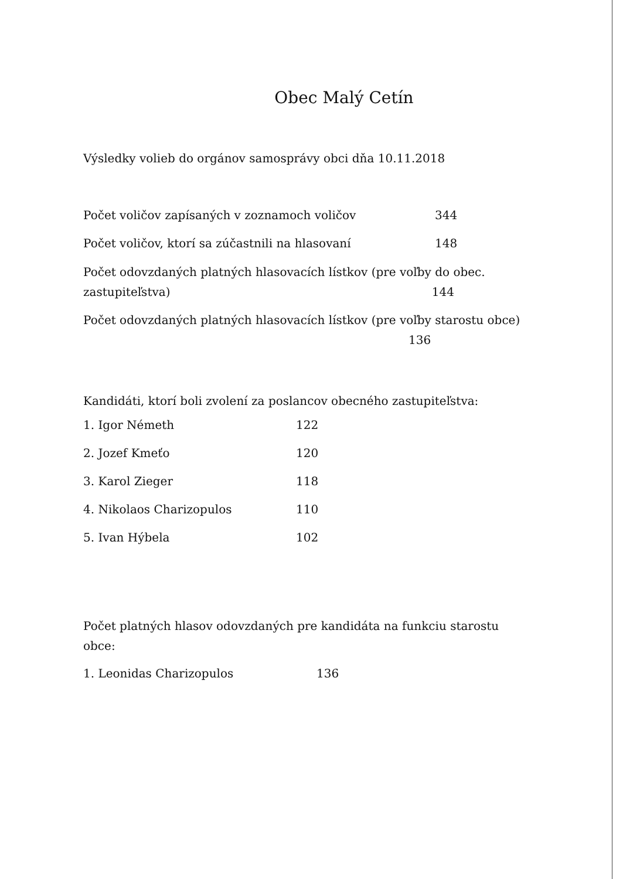Obec Malý Cetín
Výsledky volieb do orgánov samosprávy obci dňa 10.11.2018
Počet voličov zapísaných v zoznamoch voličov 344
Počet voličov, ktorí sa zúčastnili na hlasovaní 148
Počet odovzdaných platných hlasovacích lístkov (pre voľby do obec. zastupiteľstva) 144
Počet odovzdaných platných hlasovacích lístkov (pre voľby starostu obce) 136
Kandidáti, ktorí boli zvolení za poslancov obecného zastupiteľstva:
1. Igor Németh 122
2. Jozef Kmeťo 120
3. Karol Zieger 118
4. Nikolaos Charizopulos 110
5. Ivan Hýbela 102
Počet platných hlasov odovzdaných pre kandidáta na funkciu starostu obce:
1. Leonidas Charizopulos 136